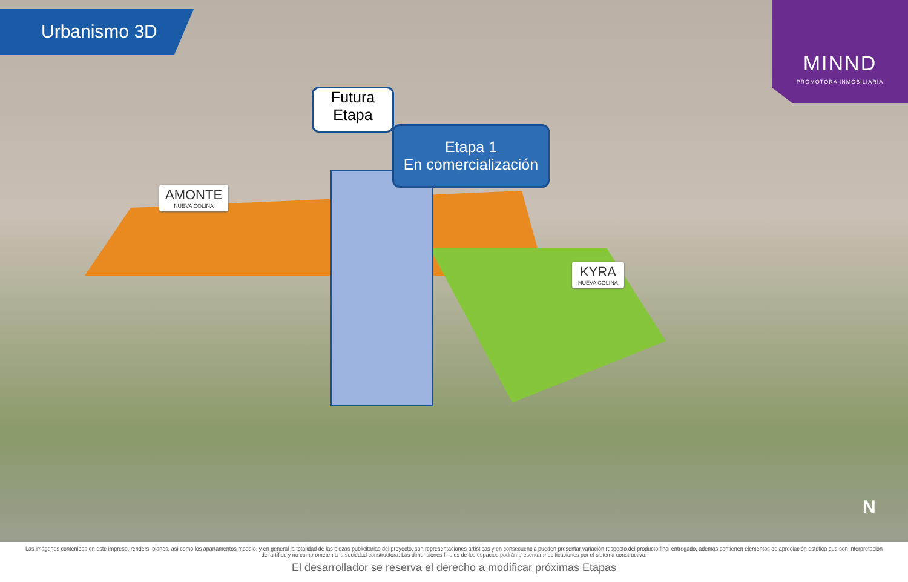Urbanismo 3D
MINND
PROMOTORA INMOBILIARIA
Futura
Etapa
Etapa 1
En comercialización
AMONTE
NUEVA COLINA
KYRA
NUEVA COLINA
N
Las imágenes contenidas en este impreso, renders, planos, así como los apartamentos modelo, y en general la totalidad de las piezas publicitarias del proyecto, son representaciones artísticas y en consecuencia pueden presentar variación respecto del producto final entregado, además contienen elementos de apreciación estética que son interpretación del artífice y no comprometen a la sociedad constructora. Las dimensiones finales de los espacios podrán presentar modificaciones por el sistema constructivo.
El desarrollador se reserva el derecho a modificar próximas Etapas